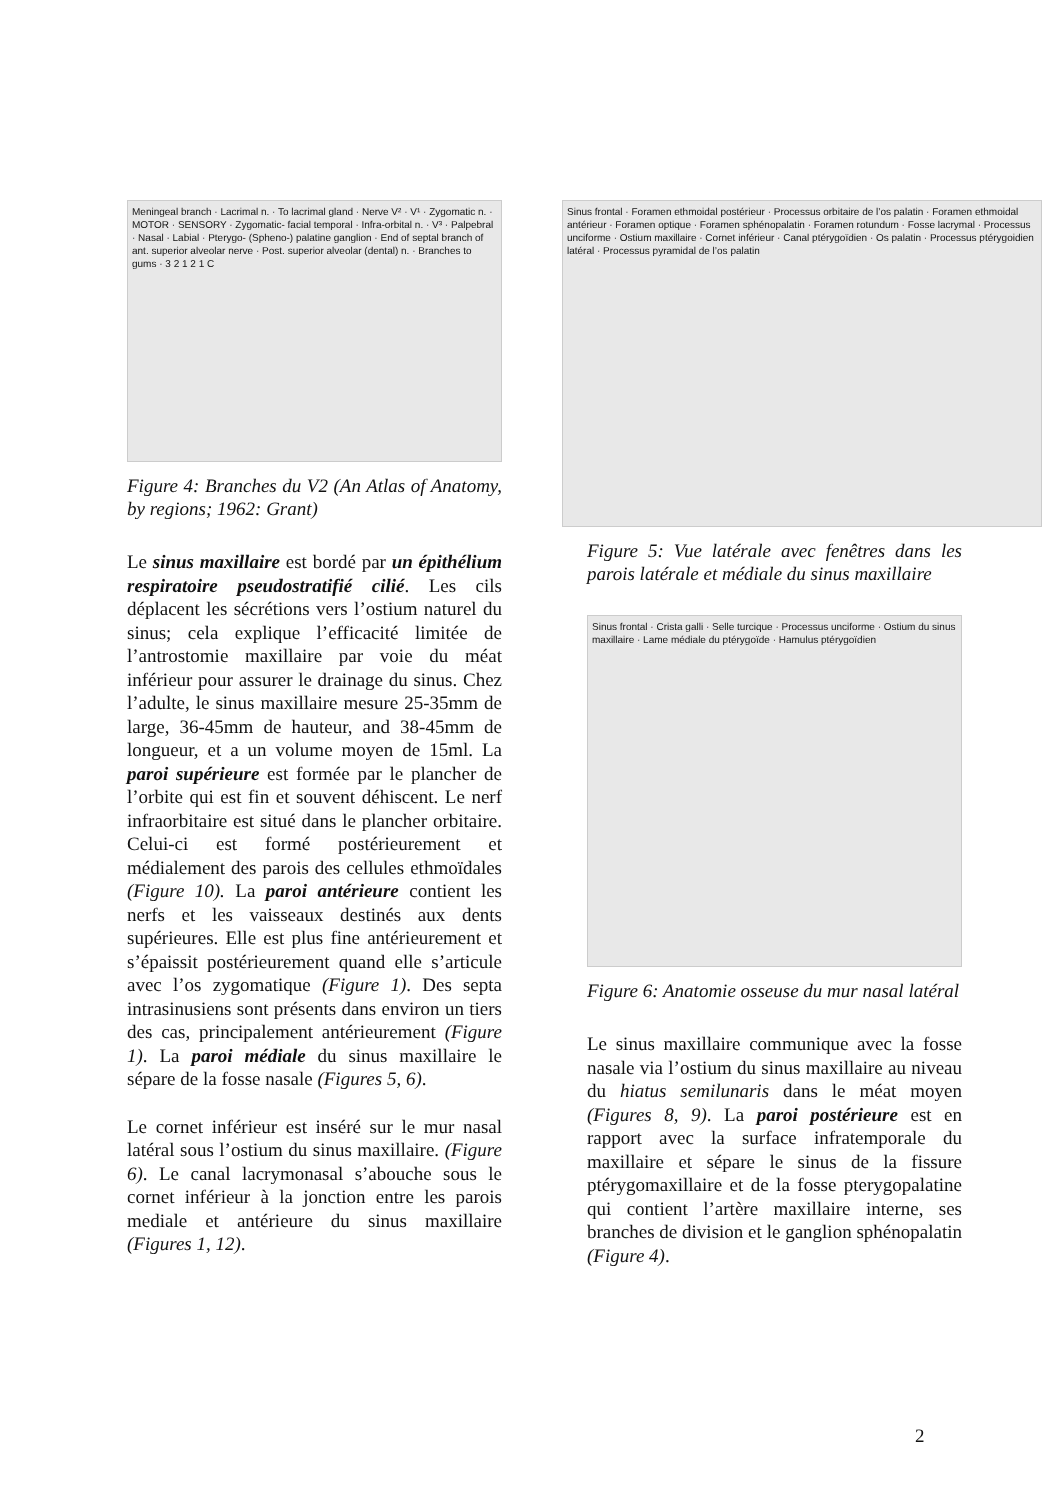Meningeal branch · Lacrimal n. · To lacrimal gland · Nerve V² · V¹ · Zygomatic n. · MOTOR · SENSORY · Zygomatic- facial temporal · Infra-orbital n. · V³ · Palpebral · Nasal · Labial · Pterygo- (Spheno-) palatine ganglion · End of septal branch of ant. superior alveolar nerve · Post. superior alveolar (dental) n. · Branches to gums · 3 2 1 2 1 C
Figure 4: Branches du V2 (An Atlas of Anatomy, by regions; 1962: Grant)
Le sinus maxillaire est bordé par un épithélium respiratoire pseudostratifié cilié. Les cils déplacent les sécrétions vers l’ostium naturel du sinus; cela explique l’efficacité limitée de l’antrostomie maxillaire par voie du méat inférieur pour assurer le drainage du sinus. Chez l’adulte, le sinus maxillaire mesure 25-35mm de large, 36-45mm de hauteur, and 38-45mm de longueur, et a un volume moyen de 15ml. La paroi supérieure est formée par le plancher de l’orbite qui est fin et souvent déhiscent. Le nerf infraorbitaire est situé dans le plancher orbitaire. Celui-ci est formé postérieurement et médialement des parois des cellules ethmoïdales (Figure 10). La paroi antérieure contient les nerfs et les vaisseaux destinés aux dents supérieures. Elle est plus fine antérieurement et s’épaissit postérieurement quand elle s’articule avec l’os zygomatique (Figure 1). Des septa intrasinusiens sont présents dans environ un tiers des cas, principalement antérieurement (Figure 1). La paroi médiale du sinus maxillaire le sépare de la fosse nasale (Figures 5, 6).
Le cornet inférieur est inséré sur le mur nasal latéral sous l’ostium du sinus maxillaire. (Figure 6). Le canal lacrymonasal s’abouche sous le cornet inférieur à la jonction entre les parois mediale et antérieure du sinus maxillaire (Figures 1, 12).
Sinus frontal · Foramen ethmoidal postérieur · Processus orbitaire de l’os palatin · Foramen ethmoidal antérieur · Foramen optique · Foramen sphénopalatin · Foramen rotundum · Fosse lacrymal · Processus unciforme · Ostium maxillaire · Cornet inférieur · Canal ptérygoïdien · Os palatin · Processus ptérygoidien latéral · Processus pyramidal de l’os palatin
Figure 5: Vue latérale avec fenêtres dans les parois latérale et médiale du sinus maxillaire
Sinus frontal · Crista galli · Selle turcique · Processus unciforme · Ostium du sinus maxillaire · Lame médiale du ptérygoïde · Hamulus ptérygoïdien
Figure 6: Anatomie osseuse du mur nasal latéral
Le sinus maxillaire communique avec la fosse nasale via l’ostium du sinus maxillaire au niveau du hiatus semilunaris dans le méat moyen (Figures 8, 9). La paroi postérieure est en rapport avec la surface infratemporale du maxillaire et sépare le sinus de la fissure ptérygomaxillaire et de la fosse pterygopalatine qui contient l’artère maxillaire interne, ses branches de division et le ganglion sphénopalatin (Figure 4).
2